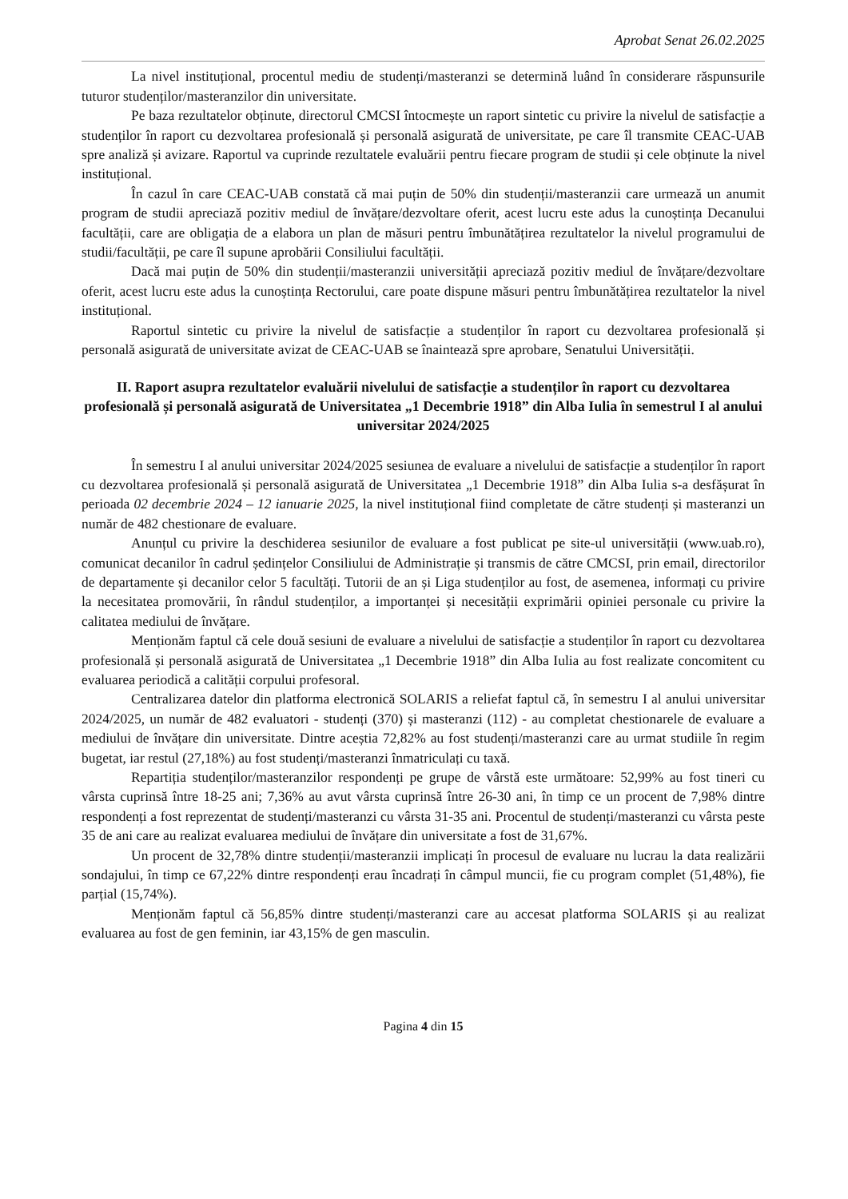Aprobat Senat 26.02.2025
La nivel instituțional, procentul mediu de studenți/masteranzi se determină luând în considerare răspunsurile tuturor studenților/masteranzilor din universitate.
Pe baza rezultatelor obținute, directorul CMCSI întocmește un raport sintetic cu privire la nivelul de satisfacție a studenților în raport cu dezvoltarea profesională și personală asigurată de universitate, pe care îl transmite CEAC-UAB spre analiză și avizare. Raportul va cuprinde rezultatele evaluării pentru fiecare program de studii și cele obținute la nivel instituțional.
În cazul în care CEAC-UAB constată că mai puțin de 50% din studenții/masteranzii care urmează un anumit program de studii apreciază pozitiv mediul de învățare/dezvoltare oferit, acest lucru este adus la cunoștința Decanului facultății, care are obligația de a elabora un plan de măsuri pentru îmbunătățirea rezultatelor la nivelul programului de studii/facultății, pe care îl supune aprobării Consiliului facultății.
Dacă mai puțin de 50% din studenții/masteranzii universității apreciază pozitiv mediul de învățare/dezvoltare oferit, acest lucru este adus la cunoștința Rectorului, care poate dispune măsuri pentru îmbunătățirea rezultatelor la nivel instituțional.
Raportul sintetic cu privire la nivelul de satisfacție a studenților în raport cu dezvoltarea profesională și personală asigurată de universitate avizat de CEAC-UAB se înaintează spre aprobare, Senatului Universității.
II. Raport asupra rezultatelor evaluării nivelului de satisfacție a studenților în raport cu dezvoltarea profesională și personală asigurată de Universitatea „1 Decembrie 1918” din Alba Iulia în semestrul I al anului universitar 2024/2025
În semestru I al anului universitar 2024/2025 sesiunea de evaluare a nivelului de satisfacție a studenților în raport cu dezvoltarea profesională și personală asigurată de Universitatea „1 Decembrie 1918” din Alba Iulia s-a desfășurat în perioada 02 decembrie 2024 – 12 ianuarie 2025, la nivel instituțional fiind completate de către studenți și masteranzi un număr de 482 chestionare de evaluare.
Anunțul cu privire la deschiderea sesiunilor de evaluare a fost publicat pe site-ul universității (www.uab.ro), comunicat decanilor în cadrul ședințelor Consiliului de Administrație și transmis de către CMCSI, prin email, directorilor de departamente și decanilor celor 5 facultăți. Tutorii de an și Liga studenților au fost, de asemenea, informați cu privire la necesitatea promovării, în rândul studenților, a importanței și necesității exprimării opiniei personale cu privire la calitatea mediului de învățare.
Menționăm faptul că cele două sesiuni de evaluare a nivelului de satisfacție a studenților în raport cu dezvoltarea profesională și personală asigurată de Universitatea „1 Decembrie 1918” din Alba Iulia au fost realizate concomitent cu evaluarea periodică a calității corpului profesoral.
Centralizarea datelor din platforma electronică SOLARIS a reliefat faptul că, în semestru I al anului universitar 2024/2025, un număr de 482 evaluatori - studenți (370) și masteranzi (112) - au completat chestionarele de evaluare a mediului de învățare din universitate. Dintre aceștia 72,82% au fost studenți/masteranzi care au urmat studiile în regim bugetat, iar restul (27,18%) au fost studenți/masteranzi înmatriculați cu taxă.
Repartiția studenților/masteranzilor respondenți pe grupe de vârstă este următoare: 52,99% au fost tineri cu vârsta cuprinsă între 18-25 ani; 7,36% au avut vârsta cuprinsă între 26-30 ani, în timp ce un procent de 7,98% dintre respondenți a fost reprezentat de studenți/masteranzi cu vârsta 31-35 ani. Procentul de studenți/masteranzi cu vârsta peste 35 de ani care au realizat evaluarea mediului de învățare din universitate a fost de 31,67%.
Un procent de 32,78% dintre studenții/masteranzii implicați în procesul de evaluare nu lucrau la data realizării sondajului, în timp ce 67,22% dintre respondenți erau încadrați în câmpul muncii, fie cu program complet (51,48%), fie parțial (15,74%).
Menționăm faptul că 56,85% dintre studenți/masteranzi care au accesat platforma SOLARIS și au realizat evaluarea au fost de gen feminin, iar 43,15% de gen masculin.
Pagina 4 din 15